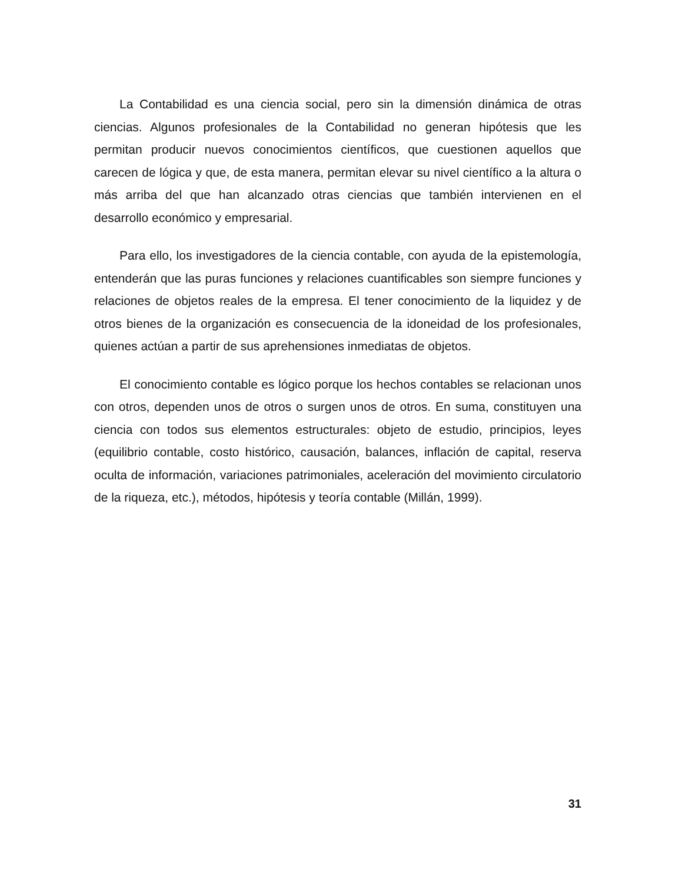La Contabilidad es una ciencia social, pero sin la dimensión dinámica de otras ciencias. Algunos profesionales de la Contabilidad no generan hipótesis que les permitan producir nuevos conocimientos científicos, que cuestionen aquellos que carecen de lógica y que, de esta manera, permitan elevar su nivel científico a la altura o más arriba del que han alcanzado otras ciencias que también intervienen en el desarrollo económico y empresarial.
Para ello, los investigadores de la ciencia contable, con ayuda de la epistemología, entenderán que las puras funciones y relaciones cuantificables son siempre funciones y relaciones de objetos reales de la empresa. El tener conocimiento de la liquidez y de otros bienes de la organización es consecuencia de la idoneidad de los profesionales, quienes actúan a partir de sus aprehensiones inmediatas de objetos.
El conocimiento contable es lógico porque los hechos contables se relacionan unos con otros, dependen unos de otros o surgen unos de otros. En suma, constituyen una ciencia con todos sus elementos estructurales: objeto de estudio, principios, leyes (equilibrio contable, costo histórico, causación, balances, inflación de capital, reserva oculta de información, variaciones patrimoniales, aceleración del movimiento circulatorio de la riqueza, etc.), métodos, hipótesis y teoría contable (Millán, 1999).
31